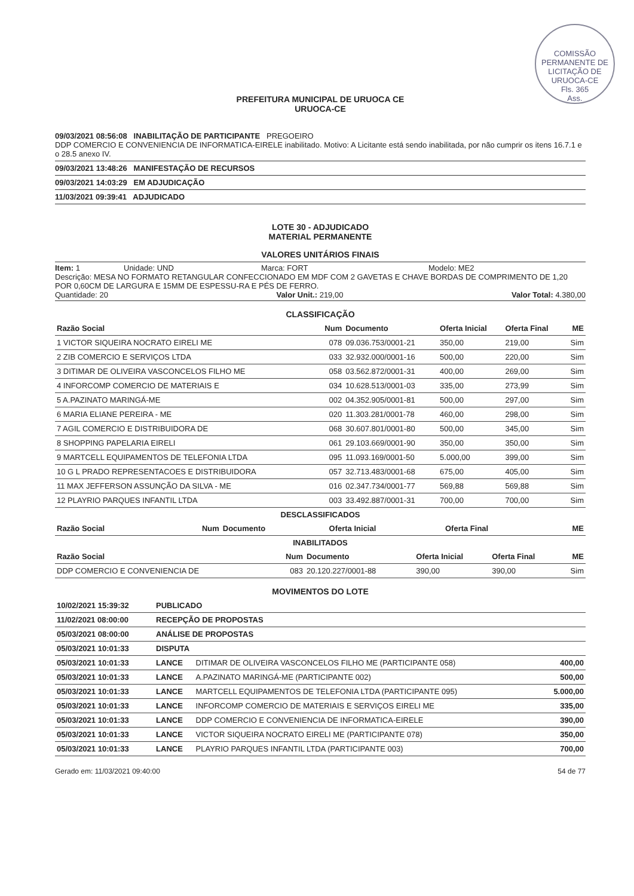COMISSÃO PERMANENTE DE LICITAÇÃO DE URUOCA-CE
Fls. 365
Ass.
PREFEITURA MUNICIPAL DE URUOCA CE
URUOCA-CE
09/03/2021 08:56:08 INABILITAÇÃO DE PARTICIPANTE PREGOEIRO
DDP COMERCIO E CONVENIENCIA DE INFORMATICA-EIRELE inabilitado. Motivo: A Licitante está sendo inabilitada, por não cumprir os itens 16.7.1 e o 28.5 anexo IV.
09/03/2021 13:48:26 MANIFESTAÇÃO DE RECURSOS
09/03/2021 14:03:29 EM ADJUDICAÇÃO
11/03/2021 09:39:41 ADJUDICADO
LOTE 30 - ADJUDICADO
MATERIAL PERMANENTE
VALORES UNITÁRIOS FINAIS
Item: 1 Unidade: UND Marca: FORT Modelo: ME2
Descrição: MESA NO FORMATO RETANGULAR CONFECCIONADO EM MDF COM 2 GAVETAS E CHAVE BORDAS DE COMPRIMENTO DE 1,20 POR 0,60CM DE LARGURA E 15MM DE ESPESSU-RA E PÉS DE FERRO.
Quantidade: 20 Valor Unit.: 219,00 Valor Total: 4.380,00
CLASSIFICAÇÃO
| Razão Social | Num | Documento | Oferta Inicial | Oferta Final | ME |
| --- | --- | --- | --- | --- | --- |
| 1 VICTOR SIQUEIRA NOCRATO EIRELI ME | 078 | 09.036.753/0001-21 | 350,00 | 219,00 | Sim |
| 2 ZIB COMERCIO E SERVIÇOS LTDA | 033 | 32.932.000/0001-16 | 500,00 | 220,00 | Sim |
| 3 DITIMAR DE OLIVEIRA VASCONCELOS FILHO ME | 058 | 03.562.872/0001-31 | 400,00 | 269,00 | Sim |
| 4 INFORCOMP COMERCIO DE MATERIAIS E | 034 | 10.628.513/0001-03 | 335,00 | 273,99 | Sim |
| 5 A.PAZINATO MARINGÁ-ME | 002 | 04.352.905/0001-81 | 500,00 | 297,00 | Sim |
| 6 MARIA ELIANE PEREIRA - ME | 020 | 11.303.281/0001-78 | 460,00 | 298,00 | Sim |
| 7 AGIL COMERCIO E DISTRIBUIDORA DE | 068 | 30.607.801/0001-80 | 500,00 | 345,00 | Sim |
| 8 SHOPPING PAPELARIA EIRELI | 061 | 29.103.669/0001-90 | 350,00 | 350,00 | Sim |
| 9 MARTCELL EQUIPAMENTOS DE TELEFONIA LTDA | 095 | 11.093.169/0001-50 | 5.000,00 | 399,00 | Sim |
| 10 G L PRADO REPRESENTACOES E DISTRIBUIDORA | 057 | 32.713.483/0001-68 | 675,00 | 405,00 | Sim |
| 11 MAX JEFFERSON ASSUNÇÃO DA SILVA - ME | 016 | 02.347.734/0001-77 | 569,88 | 569,88 | Sim |
| 12 PLAYRIO PARQUES INFANTIL LTDA | 003 | 33.492.887/0001-31 | 700,00 | 700,00 | Sim |
DESCLASSIFICADOS
| Razão Social | Num | Documento | Oferta Inicial | Oferta Final | ME |
| --- | --- | --- | --- | --- | --- |
INABILITADOS
| Razão Social | Num | Documento | Oferta Inicial | Oferta Final | ME |
| --- | --- | --- | --- | --- | --- |
| DDP COMERCIO E CONVENIENCIA DE | 083 | 20.120.227/0001-88 | 390,00 | 390,00 | Sim |
MOVIMENTOS DO LOTE
| 10/02/2021 15:39:32 | PUBLICADO | | |
| 11/02/2021 08:00:00 | RECEPÇÃO DE PROPOSTAS | | |
| 05/03/2021 08:00:00 | ANÁLISE DE PROPOSTAS | | |
| 05/03/2021 10:01:33 | DISPUTA | | |
| 05/03/2021 10:01:33 | LANCE | DITIMAR DE OLIVEIRA VASCONCELOS FILHO ME (PARTICIPANTE 058) | 400,00 |
| 05/03/2021 10:01:33 | LANCE | A.PAZINATO MARINGÁ-ME (PARTICIPANTE 002) | 500,00 |
| 05/03/2021 10:01:33 | LANCE | MARTCELL EQUIPAMENTOS DE TELEFONIA LTDA (PARTICIPANTE 095) | 5.000,00 |
| 05/03/2021 10:01:33 | LANCE | INFORCOMP COMERCIO DE MATERIAIS E SERVIÇOS EIRELI ME | 335,00 |
| 05/03/2021 10:01:33 | LANCE | DDP COMERCIO E CONVENIENCIA DE INFORMATICA-EIRELE | 390,00 |
| 05/03/2021 10:01:33 | LANCE | VICTOR SIQUEIRA NOCRATO EIRELI ME (PARTICIPANTE 078) | 350,00 |
| 05/03/2021 10:01:33 | LANCE | PLAYRIO PARQUES INFANTIL LTDA (PARTICIPANTE 003) | 700,00 |
Gerado em: 11/03/2021 09:40:00 54 de 77